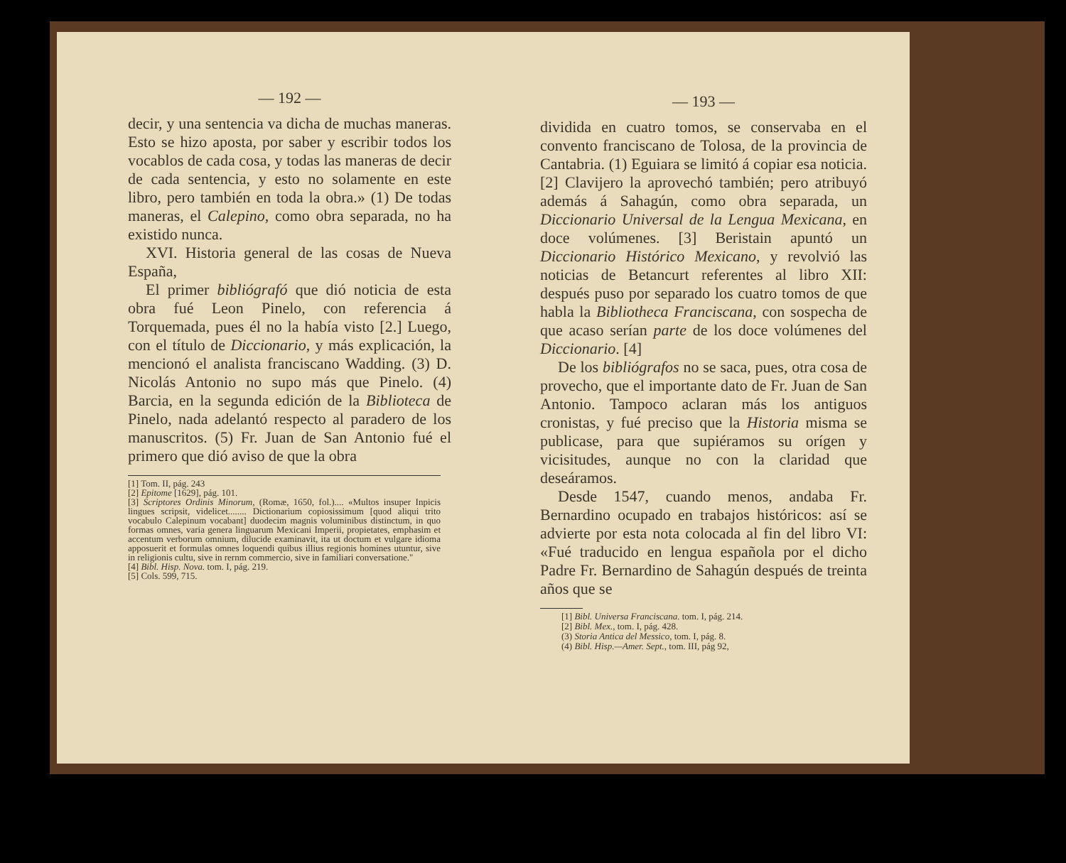— 192 —
decir, y una sentencia va dicha de muchas maneras. Esto se hizo aposta, por saber y escribir todos los vocablos de cada cosa, y todas las maneras de decir de cada sentencia, y esto no solamente en este libro, pero también en toda la obra.» (1) De todas maneras, el Calepino, como obra separada, no ha existido nunca.
XVI. Historia general de las cosas de Nueva España,
El primer bibliógrafó que dió noticia de esta obra fué Leon Pinelo, con referencia á Torquemada, pues él no la había visto [2.] Luego, con el título de Diccionario, y más explicación, la mencionó el analista franciscano Wadding. (3) D. Nicolás Antonio no supo más que Pinelo. (4) Barcia, en la segunda edición de la Biblioteca de Pinelo, nada adelantó respecto al paradero de los manuscritos. (5) Fr. Juan de San Antonio fué el primero que dió aviso de que la obra
[1] Tom. II, pág. 243
[2] Epitome [1629], pág. 101.
[3] Scriptores Ordinis Minorum, (Romæ, 1650, fol.).... «Multos insuper Inpicis lingues scripsit, videlicet........ Dictionarium copiosissimum [quod aliqui trito vocabulo Calepinum vocabant] duodecim magnis voluminibus distinctum, in quo formas omnes, varia genera linguarum Mexicani Imperii, propietates, emphasim et accentum verborum omnium, dilucide examinavit, ita ut doctum et vulgare idioma apposuerit et formulas omnes loquendi quibus illius regionis homines utuntur, sive in religionis cultu, sive in rernm commercio, sive in familiari conversatione."
[4] Bibl. Hisp. Nova. tom. I, pág. 219.
[5] Cols. 599, 715.
— 193 —
dividida en cuatro tomos, se conservaba en el convento franciscano de Tolosa, de la provincia de Cantabria. (1) Eguiara se limitó á copiar esa noticia. [2] Clavijero la aprovechó también; pero atribuyó además á Sahagún, como obra separada, un Diccionario Universal de la Lengua Mexicana, en doce volúmenes. [3] Beristain apuntó un Diccionario Histórico Mexicano, y revolvió las noticias de Betancurt referentes al libro XII: después puso por separado los cuatro tomos de que habla la Bibliotheca Franciscana, con sospecha de que acaso serían parte de los doce volúmenes del Diccionario. [4]
De los bibliógrafos no se saca, pues, otra cosa de provecho, que el importante dato de Fr. Juan de San Antonio. Tampoco aclaran más los antiguos cronistas, y fué preciso que la Historia misma se publicase, para que supiéramos su orígen y vicisitudes, aunque no con la claridad que deseáramos.
Desde 1547, cuando menos, andaba Fr. Bernardino ocupado en trabajos históricos: así se advierte por esta nota colocada al fin del libro VI: «Fué traducido en lengua española por el dicho Padre Fr. Bernardino de Sahagún después de treinta años que se
[1] Bibl. Universa Franciscana. tom. I, pág. 214.
[2] Bibl. Mex., tom. I, pág. 428.
(3) Storia Antica del Messico, tom. I, pág. 8.
(4) Bibl. Hisp.—Amer. Sept., tom. III, pág 92,